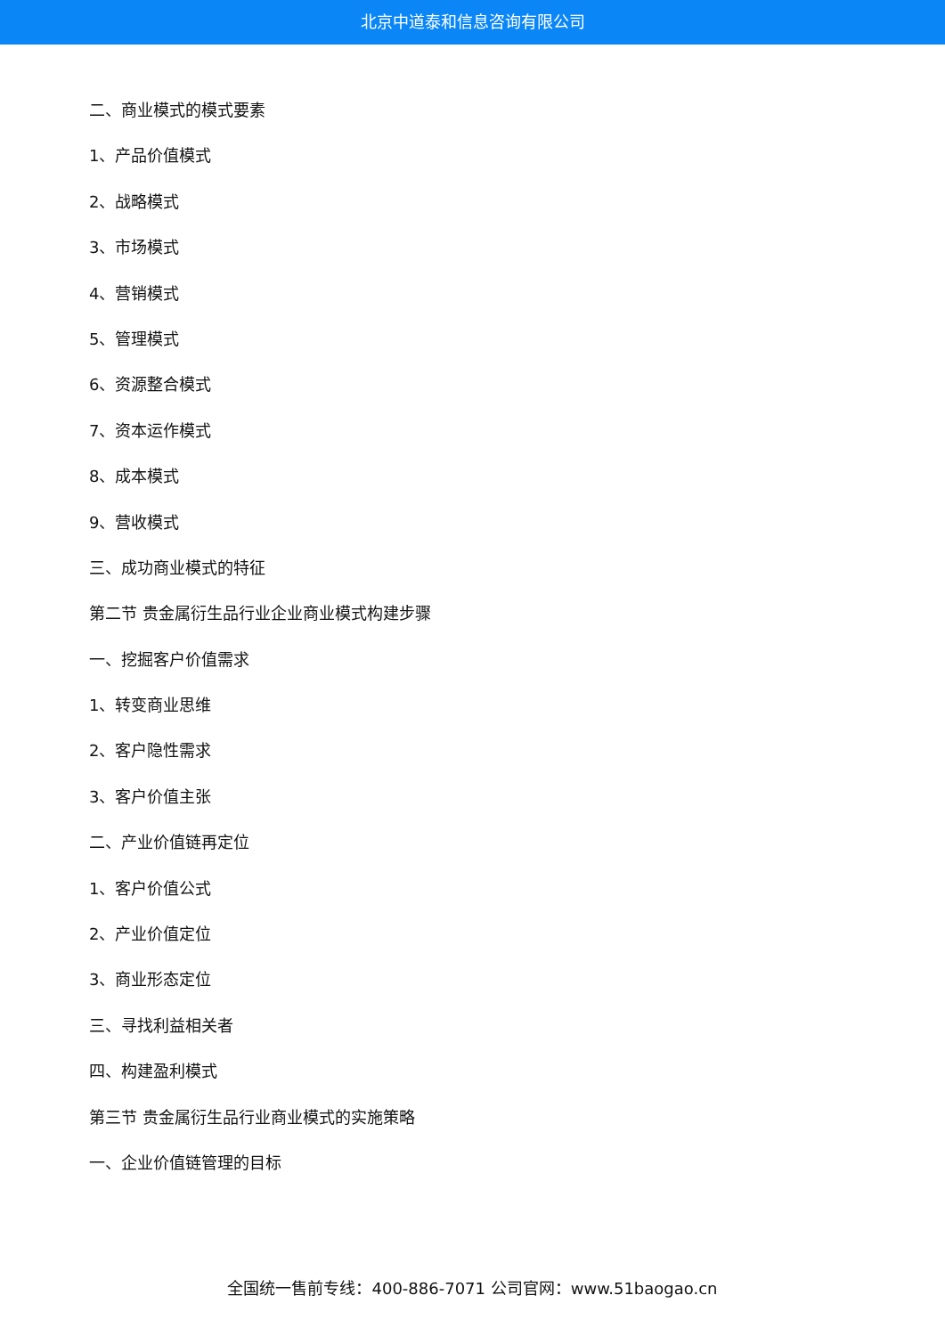北京中道泰和信息咨询有限公司
二、商业模式的模式要素
1、产品价值模式
2、战略模式
3、市场模式
4、营销模式
5、管理模式
6、资源整合模式
7、资本运作模式
8、成本模式
9、营收模式
三、成功商业模式的特征
第二节 贵金属衍生品行业企业商业模式构建步骤
一、挖掘客户价值需求
1、转变商业思维
2、客户隐性需求
3、客户价值主张
二、产业价值链再定位
1、客户价值公式
2、产业价值定位
3、商业形态定位
三、寻找利益相关者
四、构建盈利模式
第三节 贵金属衍生品行业商业模式的实施策略
一、企业价值链管理的目标
全国统一售前专线：400-886-7071 公司官网：www.51baogao.cn